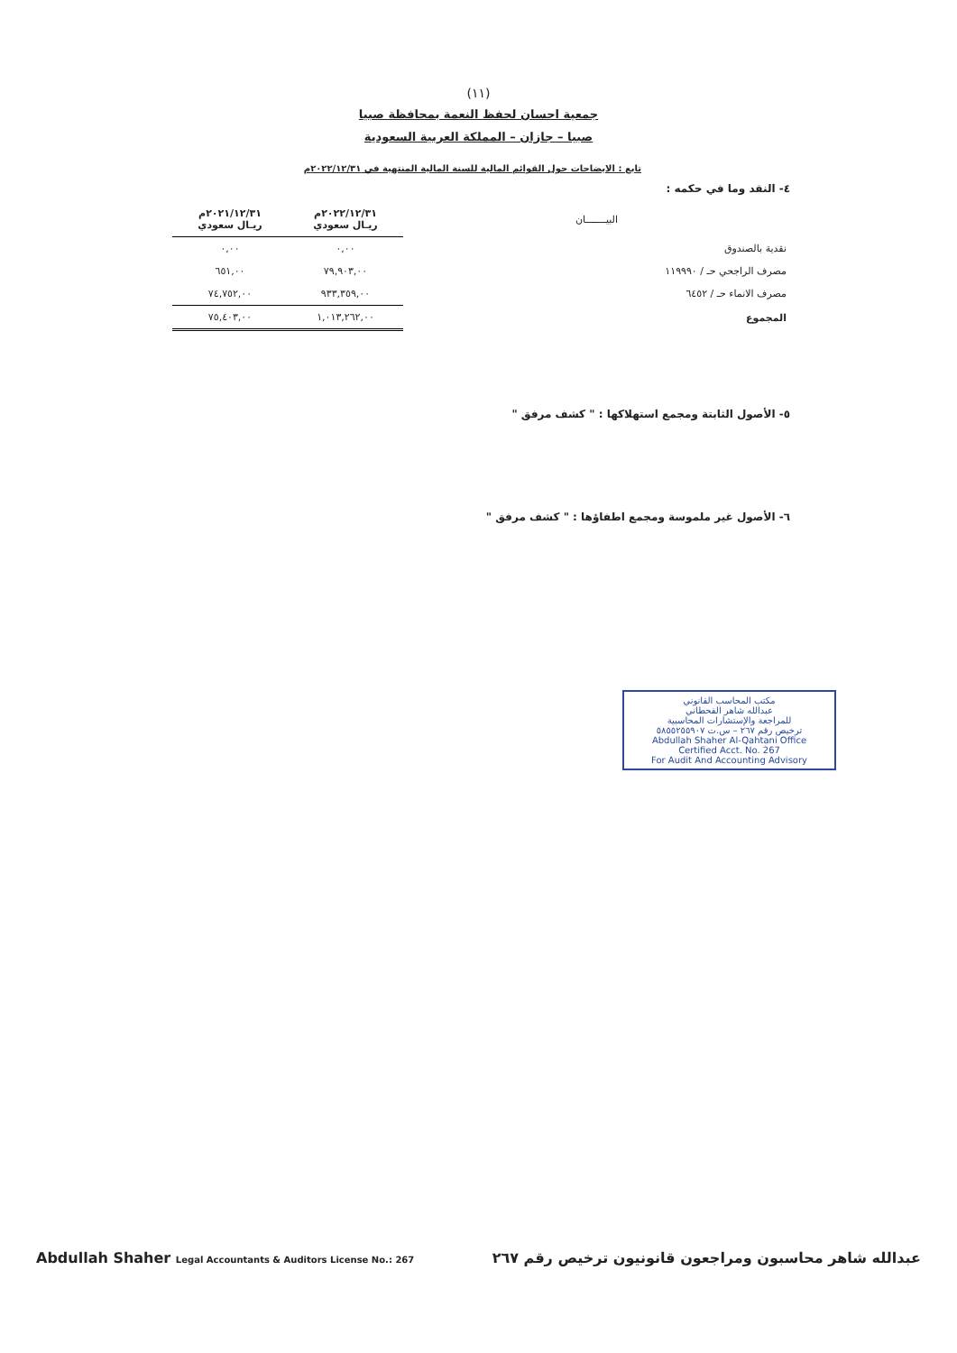(١١)
جمعية احسان لحفظ النعمة بمحافظة صبيا
صبيا – جازان – المملكة العربية السعودية
تابع : الايضاحات حول القوائم المالية للسنة المالية المنتهية في ٢٠٢٢/١٢/٣١م
٤- النقد وما في حكمه :
| البيـــــــان | ٢٠٢٢/١٢/٣١م ريـال سعودي | ٢٠٢١/١٢/٣١م ريـال سعودي |
| --- | --- | --- |
| نقدية بالصندوق | ٠,٠٠ | ٠,٠٠ |
| مصرف الراجحي حـ / ١١٩٩٩٠ | ٧٩,٩٠٣,٠٠ | ٦٥١,٠٠ |
| مصرف الانماء حـ / ٦٤٥٢ | ٩٣٣,٣٥٩,٠٠ | ٧٤,٧٥٢,٠٠ |
| المجموع | ١,٠١٣,٢٦٢,٠٠ | ٧٥,٤٠٣,٠٠ |
٥- الأصول الثابتة ومجمع استهلاكها : " كشف مرفق "
٦- الأصول غير ملموسة ومجمع اطفاؤها : " كشف مرفق "
مكتب المحاسب القانوني
عبدالله شاهر القحطاني
للمراجعة والإستشارات المحاسبية
ترخيص رقم ٢٦٧ – س.ت ٥٨٥٥٢٥٥٩٠٧
Abdullah Shaher Al-Qahtani Office
Certified Acct. No. 267
For Audit And Accounting Advisory
Abdullah Shaher Legal Accountants & Auditors License No.: 267 عبدالله شاهر محاسبون ومراجعون قانونيون ترخيص رقم ٢٦٧